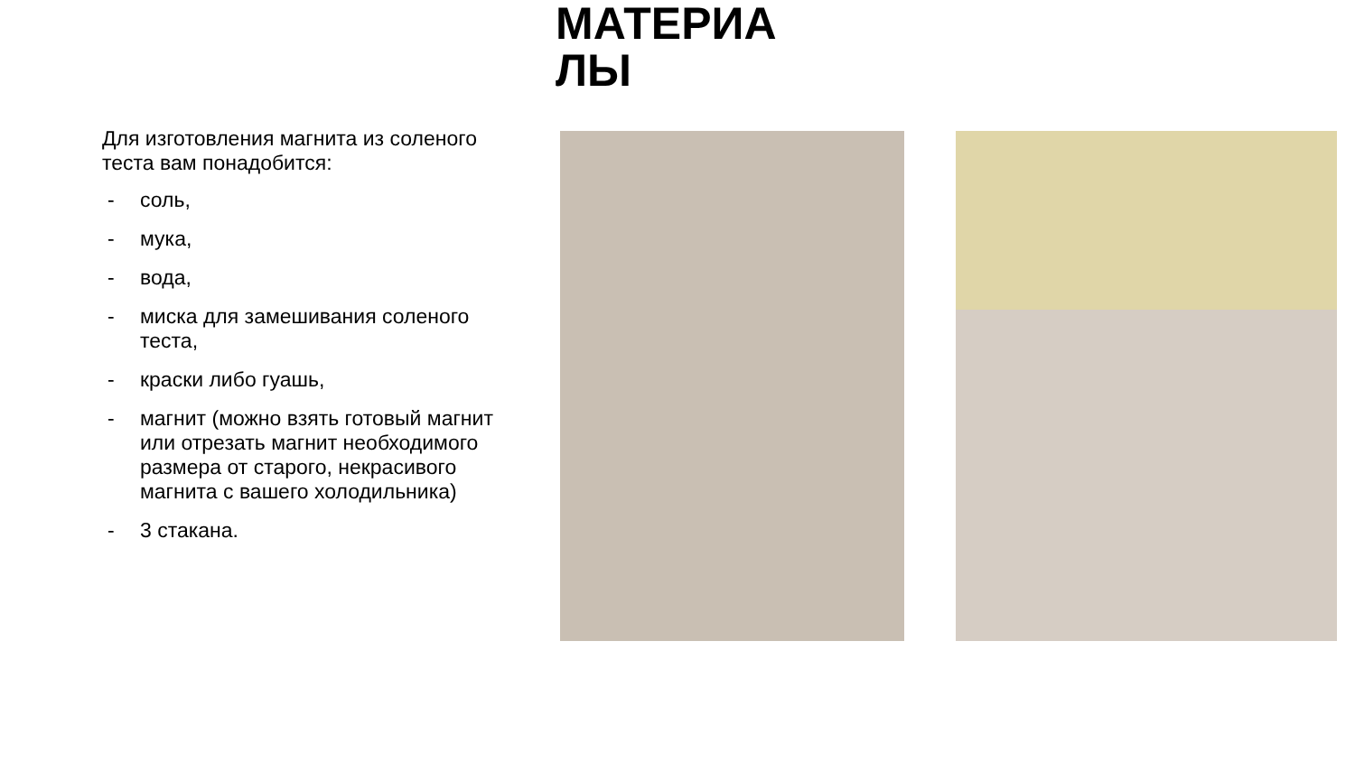МАТЕРИА
ЛЫ
Для изготовления магнита из соленого теста вам понадобится:
- соль,
- мука,
- вода,
- миска для замешивания соленого теста,
- краски либо гуашь,
- магнит (можно взять готовый магнит или отрезать магнит необходимого размера от старого, некрасивого магнита с вашего холодильника)
- 3 стакана.